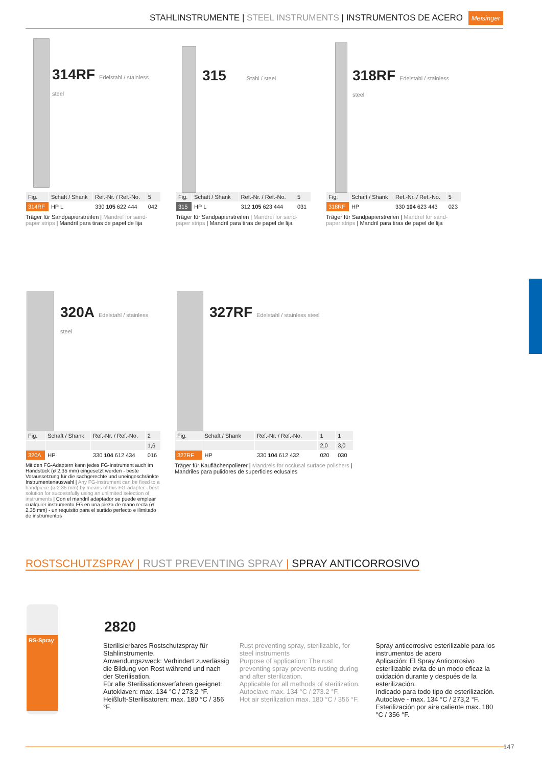STAHLINSTRUMENTE | STEEL INSTRUMENTS | INSTRUMENTOS DE ACERO Meisinger
314RF Edelstahl / stainless steel
| Fig. | Schaft / Shank | Ref.-Nr. / Ref.-No. | 5 |
| --- | --- | --- | --- |
| 314RF | HP L | 330 105 622 444 | 042 |
Träger für Sandpapierstreifen | Mandrel for sand-paper strips | Mandril para tiras de papel de lija
315 Stahl / steel
| Fig. | Schaft / Shank | Ref.-Nr. / Ref.-No. | 5 |
| --- | --- | --- | --- |
| 315 | HP L | 312 105 623 444 | 031 |
Träger für Sandpapierstreifen | Mandrel for sand-paper strips | Mandril para tiras de papel de lija
318RF Edelstahl / stainless steel
| Fig. | Schaft / Shank | Ref.-Nr. / Ref.-No. | 5 |
| --- | --- | --- | --- |
| 318RF | HP | 330 104 623 443 | 023 |
Träger für Sandpapierstreifen | Mandrel for sand-paper strips | Mandril para tiras de papel de lija
320A Edelstahl / stainless steel
| Fig. | Schaft / Shank | Ref.-Nr. / Ref.-No. | 2 |
| --- | --- | --- | --- |
| | | | 1,6 |
| 320A | HP | 330 104 612 434 | 016 |
Mit den FG-Adaptern kann jedes FG-Instrument auch im Handstück (ø 2,35 mm) eingesetzt werden - beste Voraussetzung für die sachgerechte und uneingeschränkte Instrumentenauswahl | Any FG-instrument can be fixed to a handpiece (ø 2.35 mm) by means of this FG-adapter - best solution for successfully using an unlimited selection of instruments | Con el mandril adaptador se puede emplear cualquier instrumento FG en una pieza de mano recta (ø 2,35 mm) - un requisito para el surtido perfecto e ilimitado de instrumentos
327RF Edelstahl / stainless steel
| Fig. | Schaft / Shank | Ref.-Nr. / Ref.-No. | 1 | 1 |
| --- | --- | --- | --- | --- |
| | | | 2,0 | 3,0 |
| 327RF | HP | 330 104 612 432 | 020 | 030 |
Träger für Kauflächenpolierer | Mandrels for occlusal surface polishers | Mandriles para pulidores de superficies eclusales
ROSTSCHUTZSPRAY | RUST PREVENTING SPRAY | SPRAY ANTICORROSIVO
RS-Spray
2820
Sterilisierbares Rostschutzspray für Stahlinstrumente.
Anwendungszweck: Verhindert zuverlässig die Bildung von Rost während und nach der Sterilisation.
Für alle Sterilisationsverfahren geeignet:
Autoklaven: max. 134 °C / 273,2 °F.
Heißluft-Sterilisatoren: max. 180 °C / 356 °F.
Rust preventing spray, sterilizable, for steel instruments
Purpose of application: The rust preventing spray prevents rusting during and after sterilization.
Applicable for all methods of sterilization.
Autoclave max. 134 °C / 273.2 °F.
Hot air sterilization max. 180 °C / 356 °F.
Spray anticorrosivo esterilizable para los instrumentos de acero
Aplicación: El Spray Anticorrosivo esterilizable evita de un modo eficaz la oxidación durante y después de la esterilización.
Indicado para todo tipo de esterilización.
Autoclave - max. 134 °C / 273,2 °F.
Esterilización por aire caliente max. 180 °C / 356 °F.
147